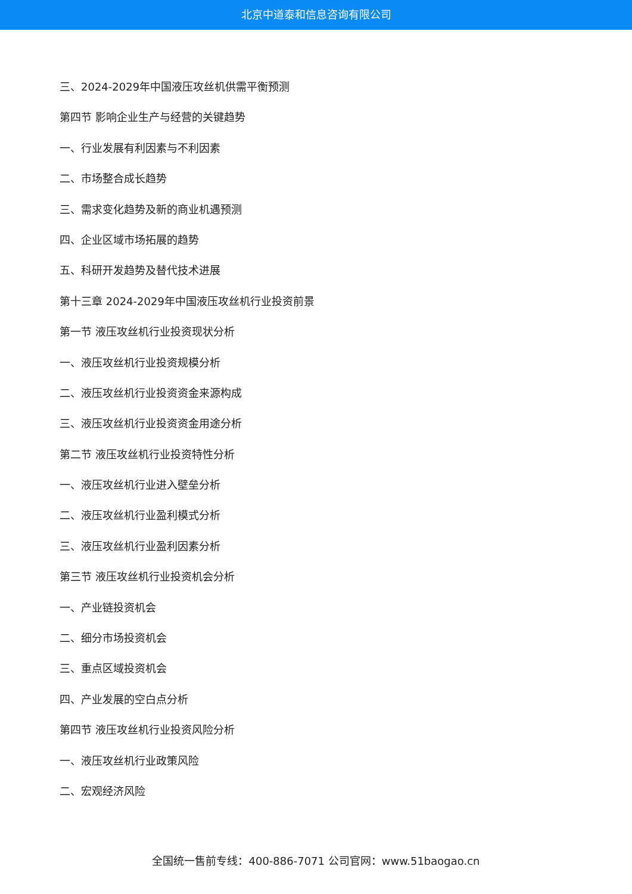北京中道泰和信息咨询有限公司
三、2024-2029年中国液压攻丝机供需平衡预测
第四节 影响企业生产与经营的关键趋势
一、行业发展有利因素与不利因素
二、市场整合成长趋势
三、需求变化趋势及新的商业机遇预测
四、企业区域市场拓展的趋势
五、科研开发趋势及替代技术进展
第十三章 2024-2029年中国液压攻丝机行业投资前景
第一节 液压攻丝机行业投资现状分析
一、液压攻丝机行业投资规模分析
二、液压攻丝机行业投资资金来源构成
三、液压攻丝机行业投资资金用途分析
第二节 液压攻丝机行业投资特性分析
一、液压攻丝机行业进入壁垒分析
二、液压攻丝机行业盈利模式分析
三、液压攻丝机行业盈利因素分析
第三节 液压攻丝机行业投资机会分析
一、产业链投资机会
二、细分市场投资机会
三、重点区域投资机会
四、产业发展的空白点分析
第四节 液压攻丝机行业投资风险分析
一、液压攻丝机行业政策风险
二、宏观经济风险
全国统一售前专线：400-886-7071 公司官网：www.51baogao.cn